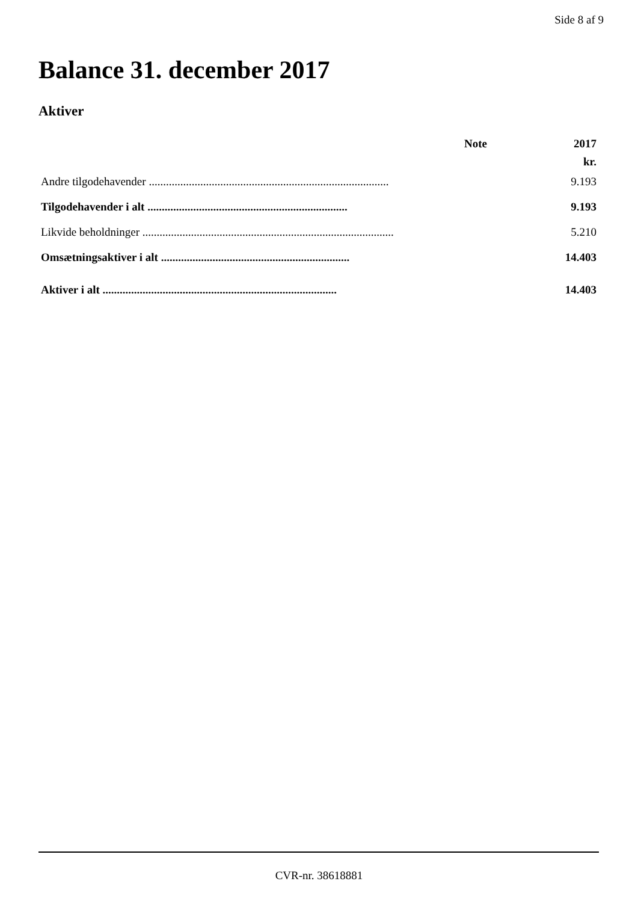Side 8 af 9
Balance 31. december 2017
Aktiver
| | Note | 2017 |
| --- | --- | --- |
| | | kr. |
| Andre tilgodehavender .................................................................................... | | 9.193 |
| Tilgodehavender i alt ...................................................................... | | 9.193 |
| Likvide beholdninger ........................................................................................ | | 5.210 |
| Omsætningsaktiver i alt .................................................................. | | 14.403 |
| Aktiver i alt .................................................................................. | | 14.403 |
CVR-nr. 38618881